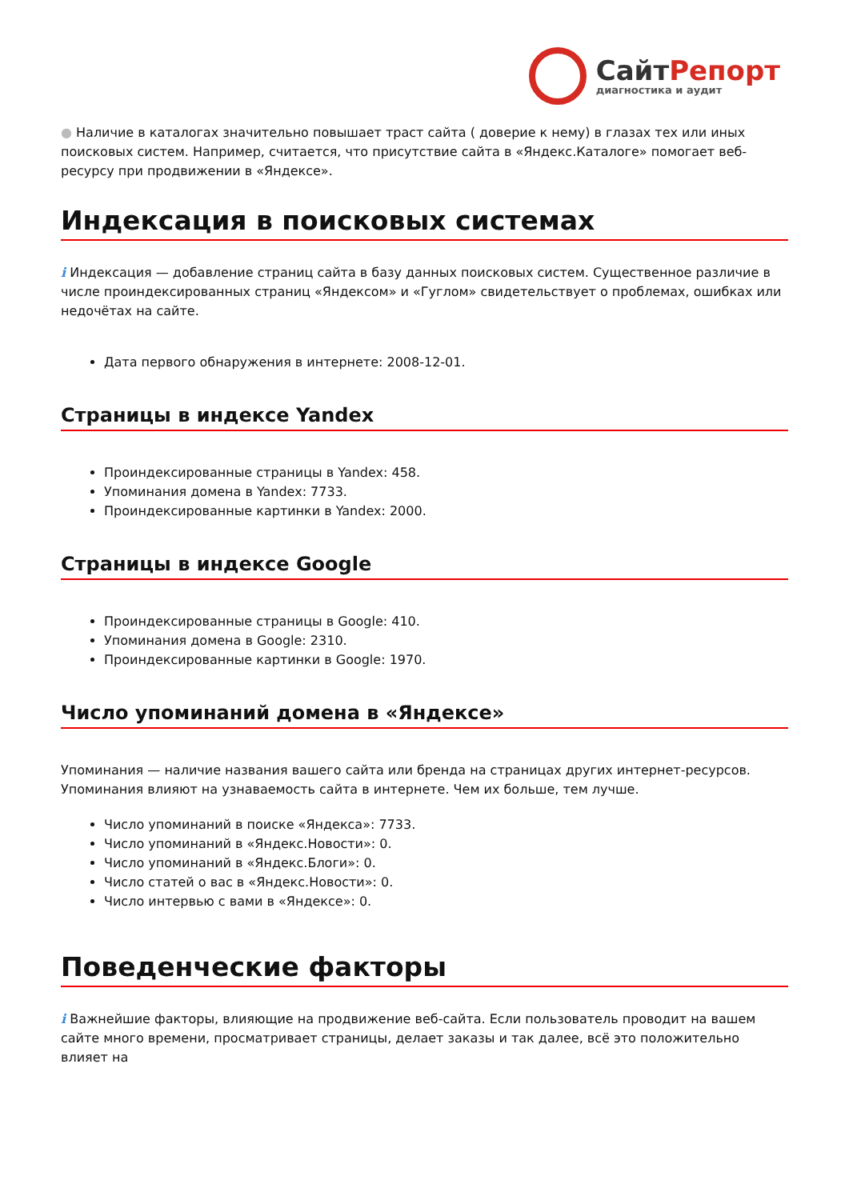Сайт Репорт
диагностика и аудит
● Наличие в каталогах значительно повышает траст сайта ( доверие к нему) в глазах тех или иных поисковых систем. Например, считается, что присутствие сайта в «Яндекс.Каталоге» помогает веб-ресурсу при продвижении в «Яндексе».
Индексация в поисковых системах
i Индексация — добавление страниц сайта в базу данных поисковых систем. Существенное различие в числе проиндексированных страниц «Яндексом» и «Гуглом» свидетельствует о проблемах, ошибках или недочётах на сайте.
Дата первого обнаружения в интернете: 2008-12-01.
Страницы в индексе Yandex
Проиндексированные страницы в Yandex: 458.
Упоминания домена в Yandex: 7733.
Проиндексированные картинки в Yandex: 2000.
Страницы в индексе Google
Проиндексированные страницы в Google: 410.
Упоминания домена в Google: 2310.
Проиндексированные картинки в Google: 1970.
Число упоминаний домена в «Яндексе»
Упоминания — наличие названия вашего сайта или бренда на страницах других интернет-ресурсов. Упоминания влияют на узнаваемость сайта в интернете. Чем их больше, тем лучше.
Число упоминаний в поиске «Яндекса»: 7733.
Число упоминаний в «Яндекс.Новости»: 0.
Число упоминаний в «Яндекс.Блоги»: 0.
Число статей о вас в «Яндекс.Новости»: 0.
Число интервью с вами в «Яндексе»: 0.
Поведенческие факторы
i Важнейшие факторы, влияющие на продвижение веб-сайта. Если пользователь проводит на вашем сайте много времени, просматривает страницы, делает заказы и так далее, всё это положительно влияет на